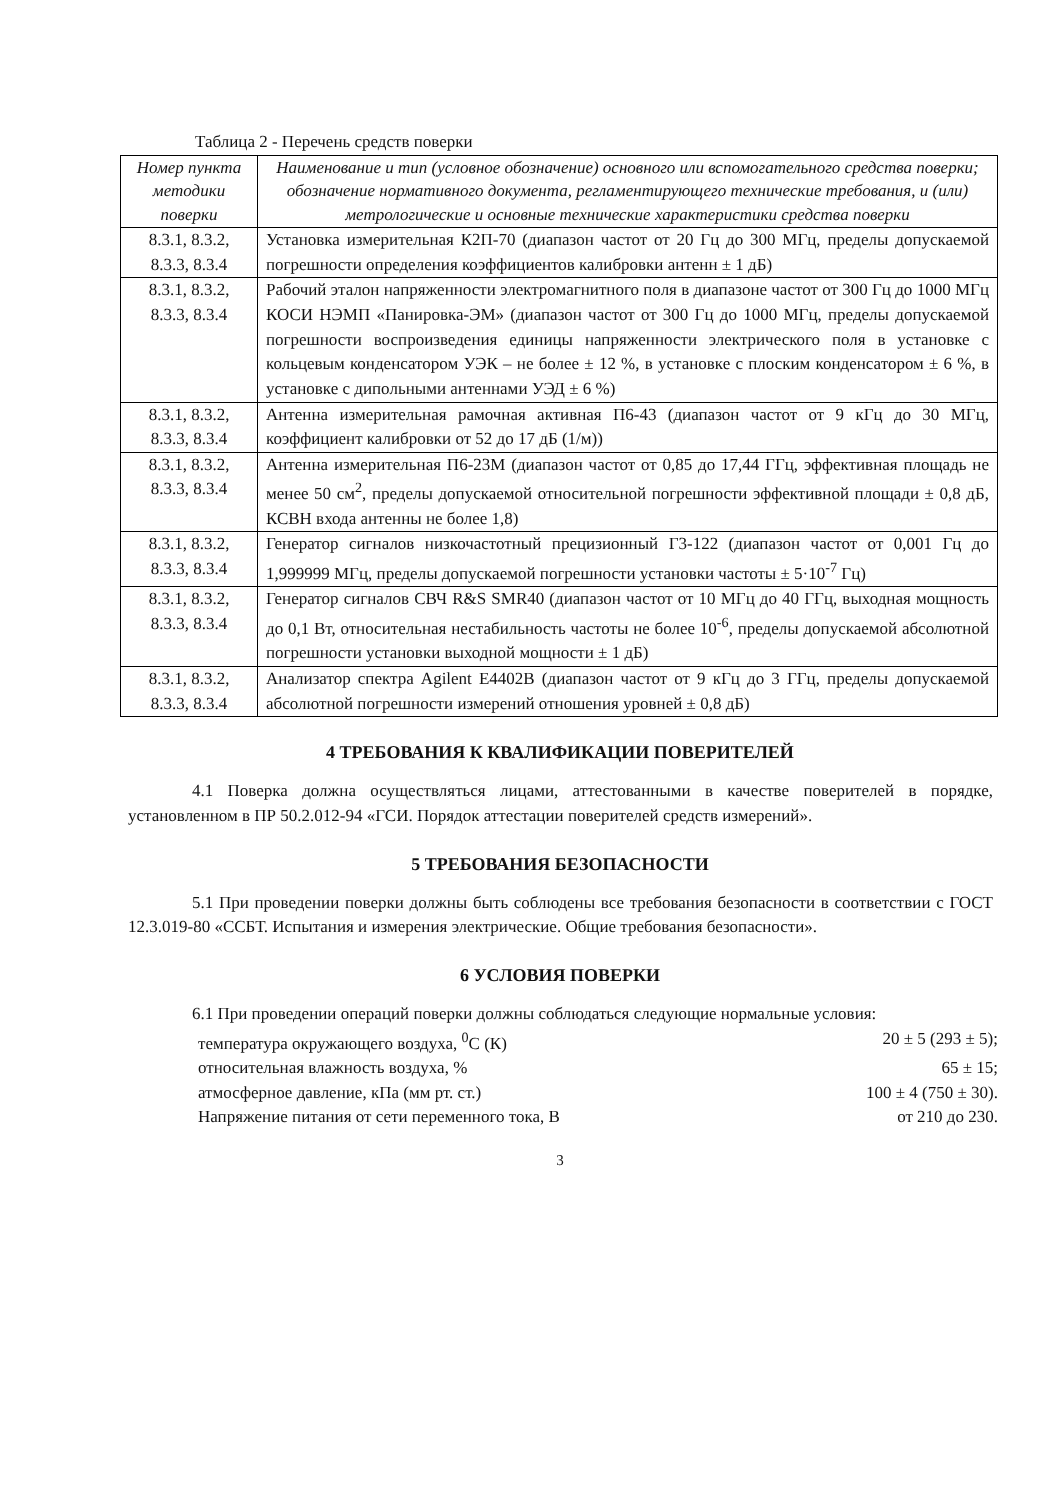Таблица 2 - Перечень средств поверки
| Номер пункта методики поверки | Наименование и тип (условное обозначение) основного или вспомогательного средства поверки; обозначение нормативного документа, регламентирующего технические требования, и (или) метрологические и основные технические характеристики средства поверки |
| --- | --- |
| 8.3.1, 8.3.2, 8.3.3, 8.3.4 | Установка измерительная К2П-70 (диапазон частот от 20 Гц до 300 МГц, пределы допускаемой погрешности определения коэффициентов калибровки антенн ± 1 дБ) |
| 8.3.1, 8.3.2, 8.3.3, 8.3.4 | Рабочий эталон напряженности электромагнитного поля в диапазоне частот от 300 Гц до 1000 МГц КОСИ НЭМП «Панировка-ЭМ» (диапазон частот от 300 Гц до 1000 МГц, пределы допускаемой погрешности воспроизведения единицы напряженности электрического поля в установке с кольцевым конденсатором УЭК – не более ± 12 %, в установке с плоским конденсатором ± 6 %, в установке с дипольными антеннами УЭД ± 6 %) |
| 8.3.1, 8.3.2, 8.3.3, 8.3.4 | Антенна измерительная рамочная активная П6-43 (диапазон частот от 9 кГц до 30 МГц, коэффициент калибровки от 52 до 17 дБ (1/м)) |
| 8.3.1, 8.3.2, 8.3.3, 8.3.4 | Антенна измерительная П6-23М (диапазон частот от 0,85 до 17,44 ГГц, эффективная площадь не менее 50 см<sup>2</sup>, пределы допускаемой относительной погрешности эффективной площади ± 0,8 дБ, КСВН входа антенны не более 1,8) |
| 8.3.1, 8.3.2, 8.3.3, 8.3.4 | Генератор сигналов низкочастотный прецизионный Г3-122 (диапазон частот от 0,001 Гц до 1,999999 МГц, пределы допускаемой погрешности установки частоты ± 5·10<sup>-7</sup> Гц) |
| 8.3.1, 8.3.2, 8.3.3, 8.3.4 | Генератор сигналов СВЧ R&S SMR40 (диапазон частот от 10 МГц до 40 ГГц, выходная мощность до 0,1 Вт, относительная нестабильность частоты не более 10<sup>-6</sup>, пределы допускаемой абсолютной погрешности установки выходной мощности ± 1 дБ) |
| 8.3.1, 8.3.2, 8.3.3, 8.3.4 | Анализатор спектра Agilent E4402B (диапазон частот от 9 кГц до 3 ГГц, пределы допускаемой абсолютной погрешности измерений отношения уровней ± 0,8 дБ) |
4 ТРЕБОВАНИЯ К КВАЛИФИКАЦИИ ПОВЕРИТЕЛЕЙ
4.1 Поверка должна осуществляться лицами, аттестованными в качестве поверителей в порядке, установленном в ПР 50.2.012-94 «ГСИ. Порядок аттестации поверителей средств измерений».
5 ТРЕБОВАНИЯ БЕЗОПАСНОСТИ
5.1 При проведении поверки должны быть соблюдены все требования безопасности в соответствии с ГОСТ 12.3.019-80 «ССБТ. Испытания и измерения электрические. Общие требования безопасности».
6 УСЛОВИЯ ПОВЕРКИ
6.1 При проведении операций поверки должны соблюдаться следующие нормальные условия:
температура окружающего воздуха, <sup>0</sup>С (К) 20 ± 5 (293 ± 5);
относительная влажность воздуха, % 65 ± 15;
атмосферное давление, кПа (мм рт. ст.) 100 ± 4 (750 ± 30).
Напряжение питания от сети переменного тока, В от 210 до 230.
3